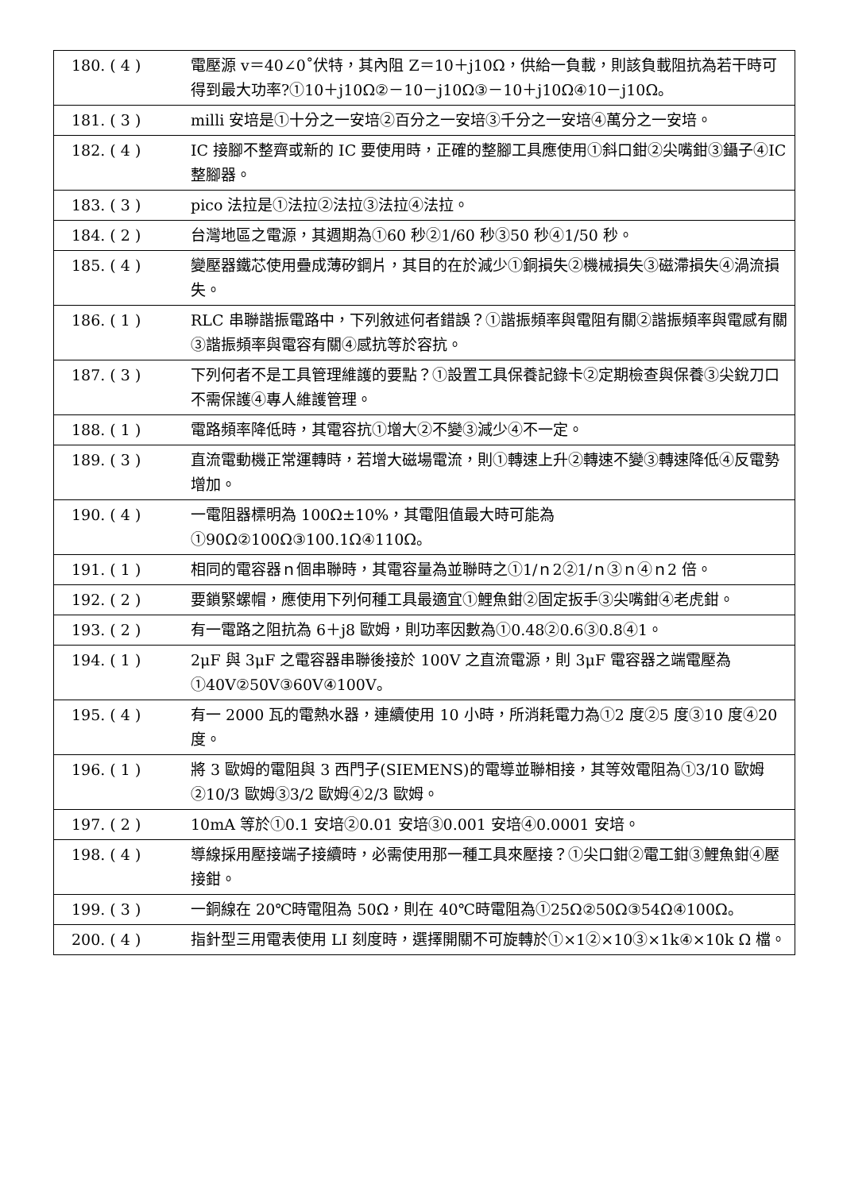| 180. ( 4 ) | 電壓源 v＝40∠0˚伏特，其內阻 Z＝10＋j10Ω，供給一負載，則該負載阻抗為若干時可得到最大功率?①10＋j10Ω②－10－j10Ω③－10＋j10Ω④10－j10Ω。 |
| 181. ( 3 ) | milli 安培是①十分之一安培②百分之一安培③千分之一安培④萬分之一安培。 |
| 182. ( 4 ) | IC 接腳不整齊或新的 IC 要使用時，正確的整腳工具應使用①斜口鉗②尖嘴鉗③鑷子④IC 整腳器。 |
| 183. ( 3 ) | pico 法拉是①法拉②法拉③法拉④法拉。 |
| 184. ( 2 ) | 台灣地區之電源，其週期為①60 秒②1/60 秒③50 秒④1/50 秒。 |
| 185. ( 4 ) | 變壓器鐵芯使用疊成薄矽鋼片，其目的在於減少①銅損失②機械損失③磁滯損失④渦流損失。 |
| 186. ( 1 ) | RLC 串聯諧振電路中，下列敘述何者錯誤？①諧振頻率與電阻有關②諧振頻率與電感有關③諧振頻率與電容有關④感抗等於容抗。 |
| 187. ( 3 ) | 下列何者不是工具管理維護的要點？①設置工具保養記錄卡②定期檢查與保養③尖銳刀口不需保護④專人維護管理。 |
| 188. ( 1 ) | 電路頻率降低時，其電容抗①增大②不變③減少④不一定。 |
| 189. ( 3 ) | 直流電動機正常運轉時，若增大磁場電流，則①轉速上升②轉速不變③轉速降低④反電勢增加。 |
| 190. ( 4 ) | 一電阻器標明為 100Ω±10%，其電阻值最大時可能為①90Ω②100Ω③100.1Ω④110Ω。 |
| 191. ( 1 ) | 相同的電容器ｎ個串聯時，其電容量為並聯時之①1/ｎ2②1/ｎ③ｎ④ｎ2 倍。 |
| 192. ( 2 ) | 要鎖緊螺帽，應使用下列何種工具最適宜①鯉魚鉗②固定扳手③尖嘴鉗④老虎鉗。 |
| 193. ( 2 ) | 有一電路之阻抗為 6＋j8 歐姆，則功率因數為①0.48②0.6③0.8④1。 |
| 194. ( 1 ) | 2μF 與 3μF 之電容器串聯後接於 100V 之直流電源，則 3μF 電容器之端電壓為①40V②50V③60V④100V。 |
| 195. ( 4 ) | 有一 2000 瓦的電熱水器，連續使用 10 小時，所消耗電力為①2 度②5 度③10 度④20 度。 |
| 196. ( 1 ) | 將 3 歐姆的電阻與 3 西門子(SIEMENS)的電導並聯相接，其等效電阻為①3/10 歐姆②10/3 歐姆③3/2 歐姆④2/3 歐姆。 |
| 197. ( 2 ) | 10mA 等於①0.1 安培②0.01 安培③0.001 安培④0.0001 安培。 |
| 198. ( 4 ) | 導線採用壓接端子接續時，必需使用那一種工具來壓接？①尖口鉗②電工鉗③鯉魚鉗④壓接鉗。 |
| 199. ( 3 ) | 一銅線在 20℃時電阻為 50Ω，則在 40℃時電阻為①25Ω②50Ω③54Ω④100Ω。 |
| 200. ( 4 ) | 指針型三用電表使用 LI 刻度時，選擇開關不可旋轉於①×1②×10③×1k④×10k Ω 檔。 |